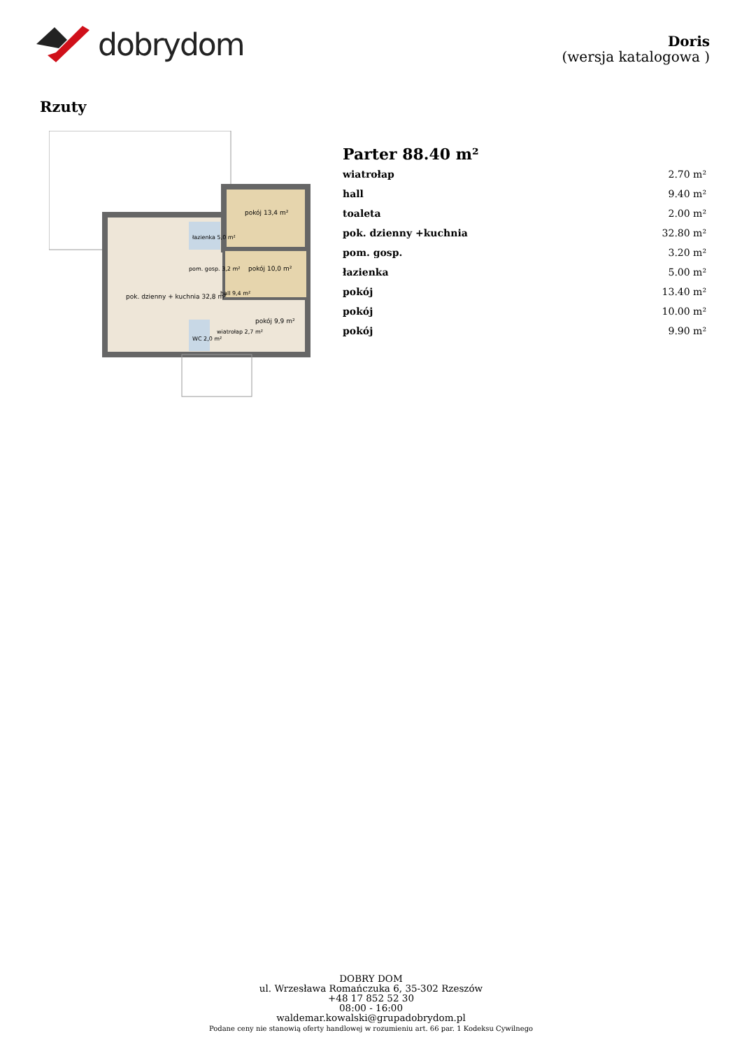dobrydom
Doris
(wersja katalogowa )
Rzuty
pok. dzienny + kuchnia 32,8 m²
pokój 13,4 m²
pokój 10,0 m²
pokój 9,9 m²
łazienka 5,0 m²
pom. gosp. 3,2 m²
hall 9,4 m²
WC 2,0 m²
wiatrołap 2,7 m²
Parter 88.40 m²
| wiatrołap | 2.70 m² |
| hall | 9.40 m² |
| toaleta | 2.00 m² |
| pok. dzienny +kuchnia | 32.80 m² |
| pom. gosp. | 3.20 m² |
| łazienka | 5.00 m² |
| pokój | 13.40 m² |
| pokój | 10.00 m² |
| pokój | 9.90 m² |
DOBRY DOM
ul. Wrzesława Romańczuka 6, 35-302 Rzeszów
+48 17 852 52 30
08:00 - 16:00
waldemar.kowalski@grupadobrydom.pl
Podane ceny nie stanowią oferty handlowej w rozumieniu art. 66 par. 1 Kodeksu Cywilnego